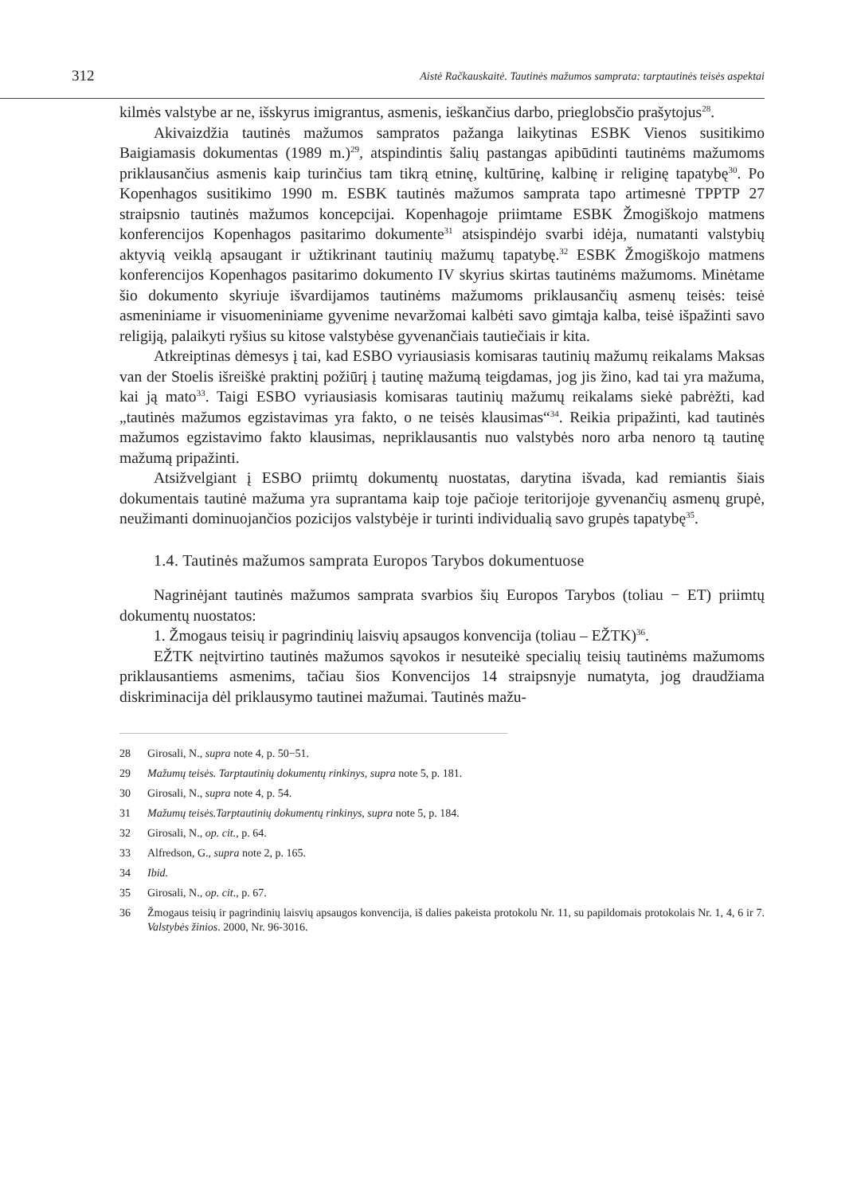312 Aistė Račkauskaitė. Tautinės mažumos samprata: tarptautinės teisės aspektai
kilmės valstybe ar ne, išskyrus imigrantus, asmenis, ieškančius darbo, prieglobsčio prašytojus<sup>28</sup>.
Akivaizdžia tautinės mažumos sampratos pažanga laikytinas ESBK Vienos susitikimo Baigiamasis dokumentas (1989 m.)<sup>29</sup>, atspindintis šalių pastangas apibūdinti tautinėms mažumoms priklausančius asmenis kaip turinčius tam tikrą etninę, kultūrinę, kalbinę ir religinę tapatybę<sup>30</sup>. Po Kopenhagos susitikimo 1990 m. ESBK tautinės mažumos samprata tapo artimesnė TPPTP 27 straipsnio tautinės mažumos koncepcijai. Kopenhagoje priimtame ESBK Žmogiškojo matmens konferencijos Kopenhagos pasitarimo dokumente<sup>31</sup> atsispindėjo svarbi idėja, numatanti valstybių aktyvią veiklą apsaugant ir užtikrinant tautinių mažumų tapatybę.<sup>32</sup> ESBK Žmogiškojo matmens konferencijos Kopenhagos pasitarimo dokumento IV skyrius skirtas tautinėms mažumoms. Minėtame šio dokumento skyriuje išvardijamos tautinėms mažumoms priklausančių asmenų teisės: teisė asmeniniame ir visuomeniniame gyvenime nevaržomai kalbėti savo gimtąja kalba, teisė išpažinti savo religiją, palaikyti ryšius su kitose valstybėse gyvenančiais tautiečiais ir kita.
Atkreiptinas dėmesys į tai, kad ESBO vyriausiasis komisaras tautinių mažumų reikalams Maksas van der Stoelis išreiškė praktinį požiūrį į tautinę mažumą teigdamas, jog jis žino, kad tai yra mažuma, kai ją mato<sup>33</sup>. Taigi ESBO vyriausiasis komisaras tautinių mažumų reikalams siekė pabrėžti, kad „tautinės mažumos egzistavimas yra fakto, o ne teisės klausimas“<sup>34</sup>. Reikia pripažinti, kad tautinės mažumos egzistavimo fakto klausimas, nepriklausantis nuo valstybės noro arba nenoro tą tautinę mažumą pripažinti.
Atsižvelgiant į ESBO priimtų dokumentų nuostatas, darytina išvada, kad remiantis šiais dokumentais tautinė mažuma yra suprantama kaip toje pačioje teritorijoje gyvenančių asmenų grupė, neužimanti dominuojančios pozicijos valstybėje ir turinti individualią savo grupės tapatybę<sup>35</sup>.
1.4. Tautinės mažumos samprata Europos Tarybos dokumentuose
Nagrinėjant tautinės mažumos samprata svarbios šių Europos Tarybos (toliau − ET) priimtų dokumentų nuostatos:
1. Žmogaus teisių ir pagrindinių laisvių apsaugos konvencija (toliau – EŽTK)<sup>36</sup>.
EŽTK neįtvirtino tautinės mažumos sąvokos ir nesuteikė specialių teisių tautinėms mažumoms priklausantiems asmenims, tačiau šios Konvencijos 14 straipsnyje numatyta, jog draudžiama diskriminacija dėl priklausymo tautinei mažumai. Tautinės mažu-
28 Girosali, N., supra note 4, p. 50−51.
29 Mažumų teisės. Tarptautinių dokumentų rinkinys, supra note 5, p. 181.
30 Girosali, N., supra note 4, p. 54.
31 Mažumų teisės.Tarptautinių dokumentų rinkinys, supra note 5, p. 184.
32 Girosali, N., op. cit., p. 64.
33 Alfredson, G., supra note 2, p. 165.
34 Ibid.
35 Girosali, N., op. cit., p. 67.
36 Žmogaus teisių ir pagrindinių laisvių apsaugos konvencija, iš dalies pakeista protokolu Nr. 11, su papildomais protokolais Nr. 1, 4, 6 ir 7. Valstybės žinios. 2000, Nr. 96-3016.